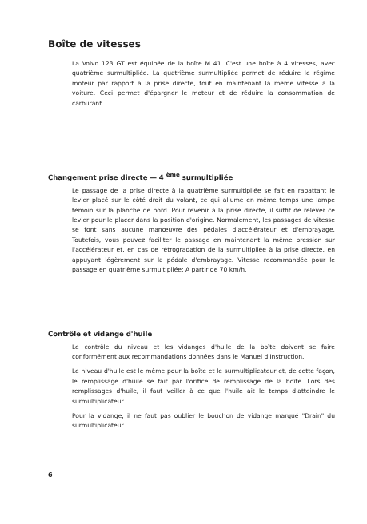Boîte de vitesses
La Volvo 123 GT est équipée de la boîte M 41. C'est une boîte à 4 vitesses, avec quatrième surmultipliée. La quatrième surmultipliée permet de réduire le régime moteur par rapport à la prise directe, tout en maintenant la même vitesse à la voiture. Ceci permet d'épargner le moteur et de réduire la consommation de carburant.
Changement prise directe — 4 <sup>ème</sup> surmultipliée
Le passage de la prise directe à la quatrième surmultipliée se fait en rabattant le levier placé sur le côté droit du volant, ce qui allume en même temps une lampe témoin sur la planche de bord. Pour revenir à la prise directe, il suffit de relever ce levier pour le placer dans la position d'origine. Normalement, les passages de vitesse se font sans aucune manœuvre des pédales d'accélérateur et d'embrayage. Toutefois, vous pouvez faciliter le passage en maintenant la même pression sur l'accélérateur et, en cas de rétrogradation de la surmultipliée à la prise directe, en appuyant légèrement sur la pédale d'embrayage. Vitesse recommandée pour le passage en quatrième surmultipliée: A partir de 70 km/h.
Contrôle et vidange d'huile
Le contrôle du niveau et les vidanges d'huile de la boîte doivent se faire conformément aux recommandations données dans le Manuel d'Instruction.
Le niveau d'huile est le même pour la boîte et le surmultiplicateur et, de cette façon, le remplissage d'huile se fait par l'orifice de remplissage de la boîte. Lors des remplissages d'huile, il faut veiller à ce que l'huile ait le temps d'atteindre le surmultiplicateur.
Pour la vidange, il ne faut pas oublier le bouchon de vidange marqué "Drain" du surmultiplicateur.
6